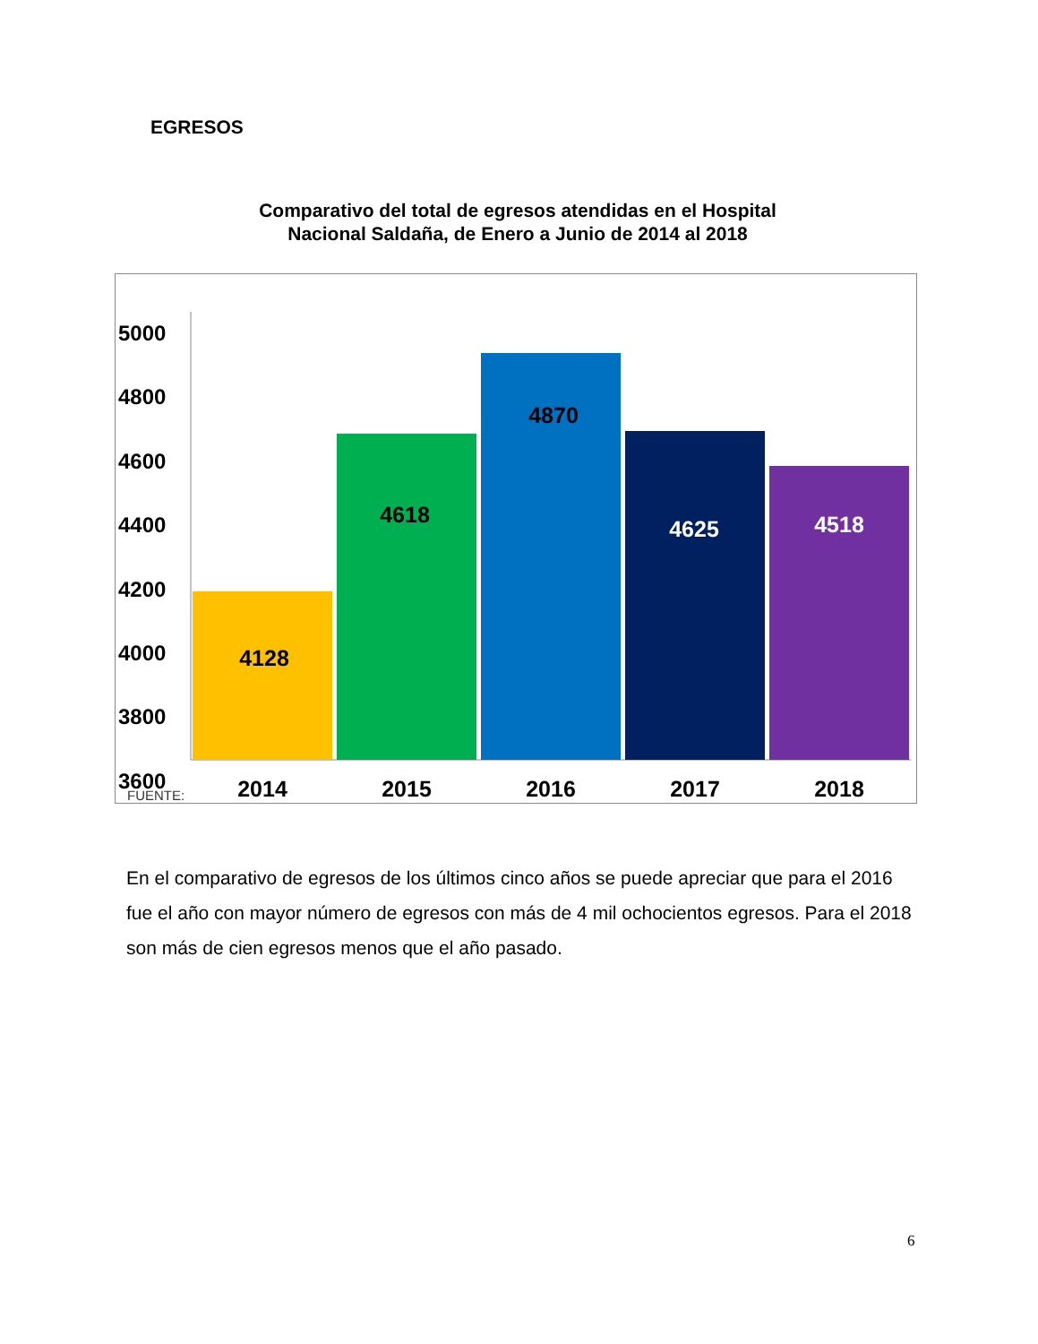EGRESOS
Comparativo del total de egresos atendidas en el Hospital
Nacional Saldaña, de Enero a Junio de 2014 al 2018
5000
4800
4600
4400
4200
4000
3800
3600
4128
4618
4870
4625
4518
FUENTE:
2014
2015
2016
2017
2018
En el comparativo de egresos de los últimos cinco años se puede apreciar que para el 2016 fue el año con mayor número de egresos con más de 4 mil ochocientos egresos. Para el 2018 son más de cien egresos menos que el año pasado.
6